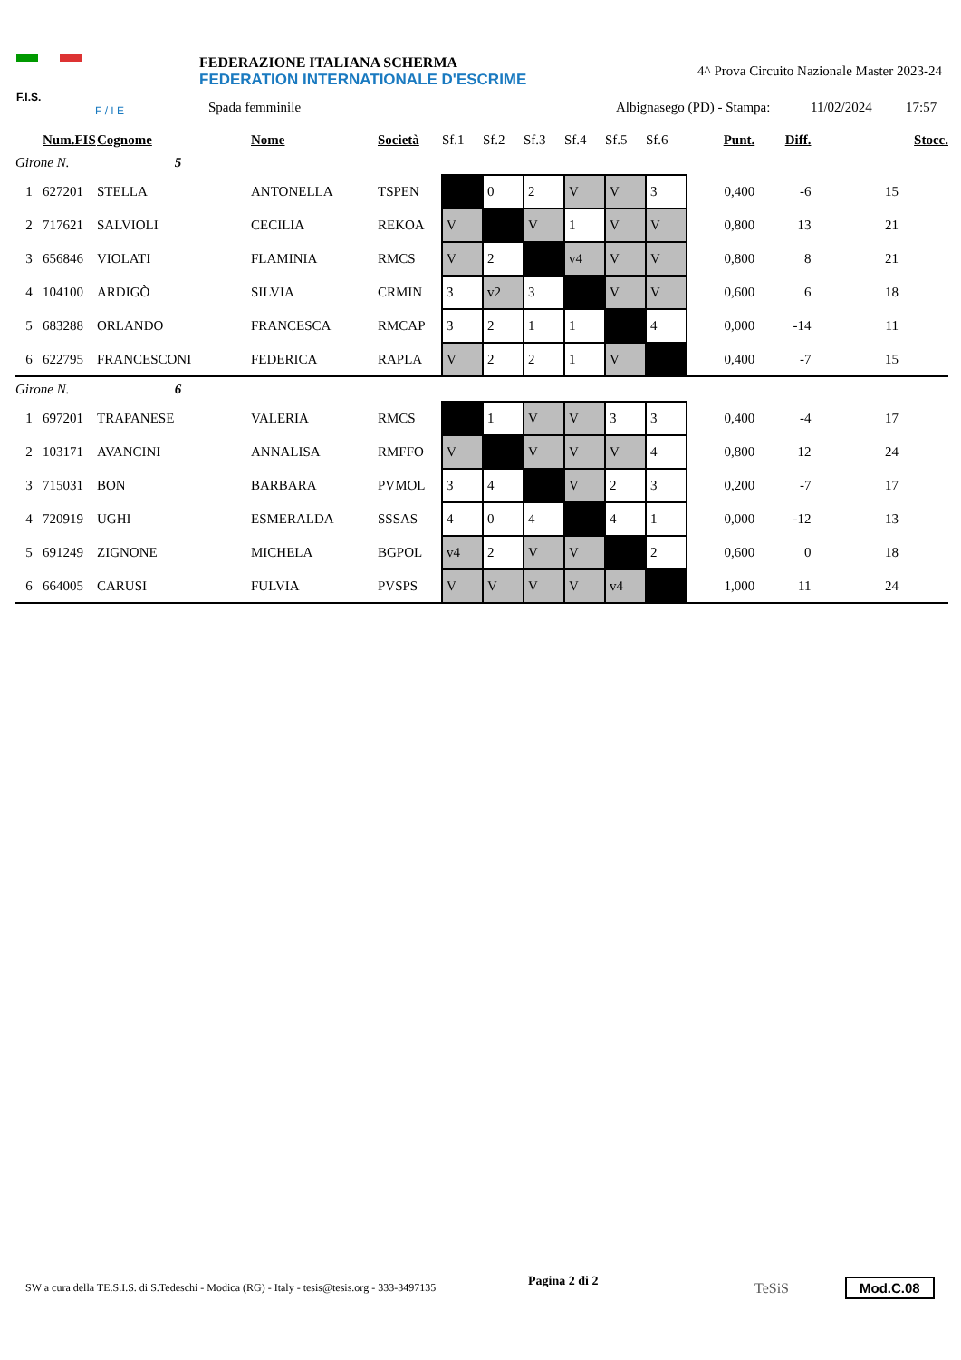F.I.S.
F / I E
FEDERAZIONE ITALIANA SCHERMA
FEDERATION INTERNATIONALE D'ESCRIME
4^ Prova Circuito Nazionale Master 2023-24
Spada femminile Albignasego (PD) - Stampa: 11/02/2024 17:57
| | Num.FIS | Cognome | Nome | Società | Sf.1 | Sf.2 | Sf.3 | Sf.4 | Sf.5 | Sf.6 | Punt. | Diff. | Stocc. |
| --- | --- | --- | --- | --- | --- | --- | --- | --- | --- | --- | --- | --- | --- |
| Girone N. 5 | | | | | | | | | | | | | |
| 1 | 627201 | STELLA | ANTONELLA | TSPEN | | 0 | 2 | V | V | 3 | 0,400 | -6 | 15 |
| 2 | 717621 | SALVIOLI | CECILIA | REKOA | V | | V | 1 | V | V | 0,800 | 13 | 21 |
| 3 | 656846 | VIOLATI | FLAMINIA | RMCS | V | 2 | | v4 | V | V | 0,800 | 8 | 21 |
| 4 | 104100 | ARDIGÒ | SILVIA | CRMIN | 3 | v2 | 3 | | V | V | 0,600 | 6 | 18 |
| 5 | 683288 | ORLANDO | FRANCESCA | RMCAP | 3 | 2 | 1 | 1 | | 4 | 0,000 | -14 | 11 |
| 6 | 622795 | FRANCESCONI | FEDERICA | RAPLA | V | 2 | 2 | 1 | V | | 0,400 | -7 | 15 |
| Girone N. 6 | | | | | | | | | | | | | |
| 1 | 697201 | TRAPANESE | VALERIA | RMCS | | 1 | V | V | 3 | 3 | 0,400 | -4 | 17 |
| 2 | 103171 | AVANCINI | ANNALISA | RMFFO | V | | V | V | V | 4 | 0,800 | 12 | 24 |
| 3 | 715031 | BON | BARBARA | PVMOL | 3 | 4 | | V | 2 | 3 | 0,200 | -7 | 17 |
| 4 | 720919 | UGHI | ESMERALDA | SSSAS | 4 | 0 | 4 | | 4 | 1 | 0,000 | -12 | 13 |
| 5 | 691249 | ZIGNONE | MICHELA | BGPOL | v4 | 2 | V | V | | 2 | 0,600 | 0 | 18 |
| 6 | 664005 | CARUSI | FULVIA | PVSPS | V | V | V | V | v4 | | 1,000 | 11 | 24 |
SW a cura della TE.S.I.S. di S.Tedeschi - Modica (RG) - Italy - tesis@tesis.org - 333-3497135 Pagina 2 di 2 TeSiS Mod.C.08